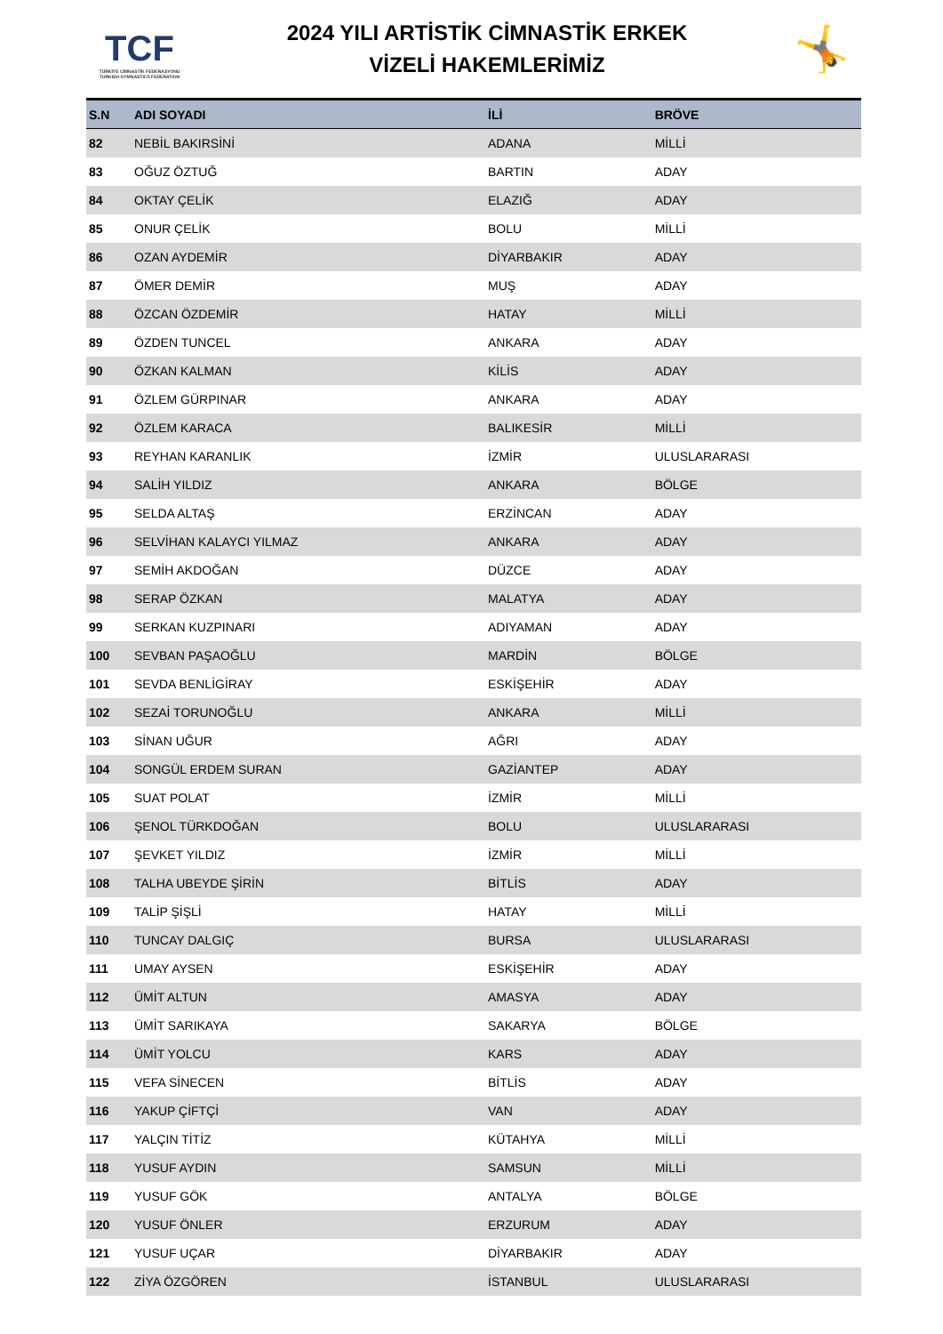TCF
TÜRKİYE CİMNASTİK FEDERASYONU
TURKISH GYMNASTICS FEDERATION
2024 YILI ARTİSTİK CİMNASTİK ERKEK
VİZELİ HAKEMLERİMİZ
🤸
| S.N | ADI SOYADI | İLİ | BRÖVE |
| --- | --- | --- | --- |
| 82 | NEBİL BAKIRSİNİ | ADANA | MİLLİ |
| 83 | OĞUZ ÖZTUĞ | BARTIN | ADAY |
| 84 | OKTAY ÇELİK | ELAZIĞ | ADAY |
| 85 | ONUR ÇELİK | BOLU | MİLLİ |
| 86 | OZAN AYDEMİR | DİYARBAKIR | ADAY |
| 87 | ÖMER DEMİR | MUŞ | ADAY |
| 88 | ÖZCAN ÖZDEMİR | HATAY | MİLLİ |
| 89 | ÖZDEN TUNCEL | ANKARA | ADAY |
| 90 | ÖZKAN KALMAN | KİLİS | ADAY |
| 91 | ÖZLEM GÜRPINAR | ANKARA | ADAY |
| 92 | ÖZLEM KARACA | BALIKESİR | MİLLİ |
| 93 | REYHAN KARANLIK | İZMİR | ULUSLARARASI |
| 94 | SALİH YILDIZ | ANKARA | BÖLGE |
| 95 | SELDA ALTAŞ | ERZİNCAN | ADAY |
| 96 | SELVİHAN KALAYCI YILMAZ | ANKARA | ADAY |
| 97 | SEMİH AKDOĞAN | DÜZCE | ADAY |
| 98 | SERAP ÖZKAN | MALATYA | ADAY |
| 99 | SERKAN KUZPINARI | ADIYAMAN | ADAY |
| 100 | SEVBAN PAŞAOĞLU | MARDİN | BÖLGE |
| 101 | SEVDA BENLİGİRAY | ESKİŞEHİR | ADAY |
| 102 | SEZAİ TORUNOĞLU | ANKARA | MİLLİ |
| 103 | SİNAN UĞUR | AĞRI | ADAY |
| 104 | SONGÜL ERDEM SURAN | GAZİANTEP | ADAY |
| 105 | SUAT POLAT | İZMİR | MİLLİ |
| 106 | ŞENOL TÜRKDOĞAN | BOLU | ULUSLARARASI |
| 107 | ŞEVKET YILDIZ | İZMİR | MİLLİ |
| 108 | TALHA UBEYDE ŞİRİN | BİTLİS | ADAY |
| 109 | TALİP ŞİŞLİ | HATAY | MİLLİ |
| 110 | TUNCAY DALGIÇ | BURSA | ULUSLARARASI |
| 111 | UMAY AYSEN | ESKİŞEHİR | ADAY |
| 112 | ÜMİT ALTUN | AMASYA | ADAY |
| 113 | ÜMİT SARIKAYA | SAKARYA | BÖLGE |
| 114 | ÜMİT YOLCU | KARS | ADAY |
| 115 | VEFA SİNECEN | BİTLİS | ADAY |
| 116 | YAKUP ÇİFTÇİ | VAN | ADAY |
| 117 | YALÇIN TİTİZ | KÜTAHYA | MİLLİ |
| 118 | YUSUF AYDIN | SAMSUN | MİLLİ |
| 119 | YUSUF GÖK | ANTALYA | BÖLGE |
| 120 | YUSUF ÖNLER | ERZURUM | ADAY |
| 121 | YUSUF UÇAR | DİYARBAKIR | ADAY |
| 122 | ZİYA ÖZGÖREN | İSTANBUL | ULUSLARARASI |